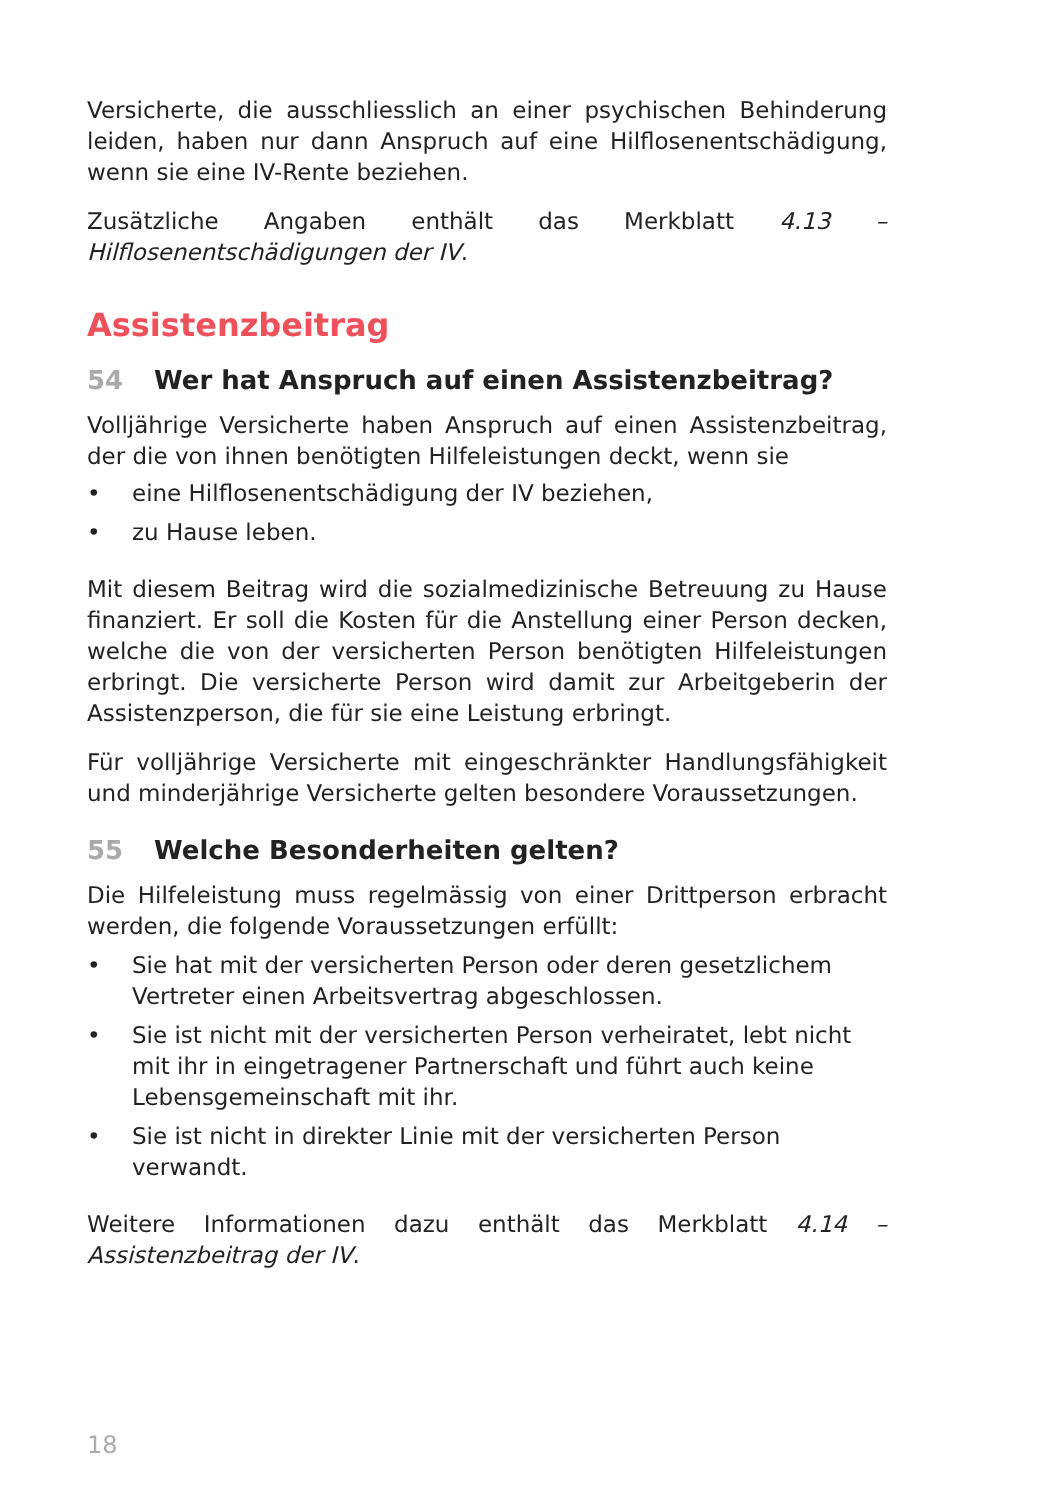Versicherte, die ausschliesslich an einer psychischen Behinderung leiden, haben nur dann Anspruch auf eine Hilflosenentschädigung, wenn sie eine IV-Rente beziehen.
Zusätzliche Angaben enthält das Merkblatt 4.13 – Hilflosenentschädigungen der IV.
Assistenzbeitrag
54 Wer hat Anspruch auf einen Assistenzbeitrag?
Volljährige Versicherte haben Anspruch auf einen Assistenzbeitrag, der die von ihnen benötigten Hilfeleistungen deckt, wenn sie
• eine Hilflosenentschädigung der IV beziehen,
• zu Hause leben.
Mit diesem Beitrag wird die sozialmedizinische Betreuung zu Hause finanziert. Er soll die Kosten für die Anstellung einer Person decken, welche die von der versicherten Person benötigten Hilfeleistungen erbringt. Die versicherte Person wird damit zur Arbeitgeberin der Assistenzperson, die für sie eine Leistung erbringt.
Für volljährige Versicherte mit eingeschränkter Handlungsfähigkeit und minderjährige Versicherte gelten besondere Voraussetzungen.
55 Welche Besonderheiten gelten?
Die Hilfeleistung muss regelmässig von einer Drittperson erbracht werden, die folgende Voraussetzungen erfüllt:
• Sie hat mit der versicherten Person oder deren gesetzlichem Vertreter einen Arbeitsvertrag abgeschlossen.
• Sie ist nicht mit der versicherten Person verheiratet, lebt nicht mit ihr in eingetragener Partnerschaft und führt auch keine Lebensgemeinschaft mit ihr.
• Sie ist nicht in direkter Linie mit der versicherten Person verwandt.
Weitere Informationen dazu enthält das Merkblatt 4.14 – Assistenzbeitrag der IV.
18